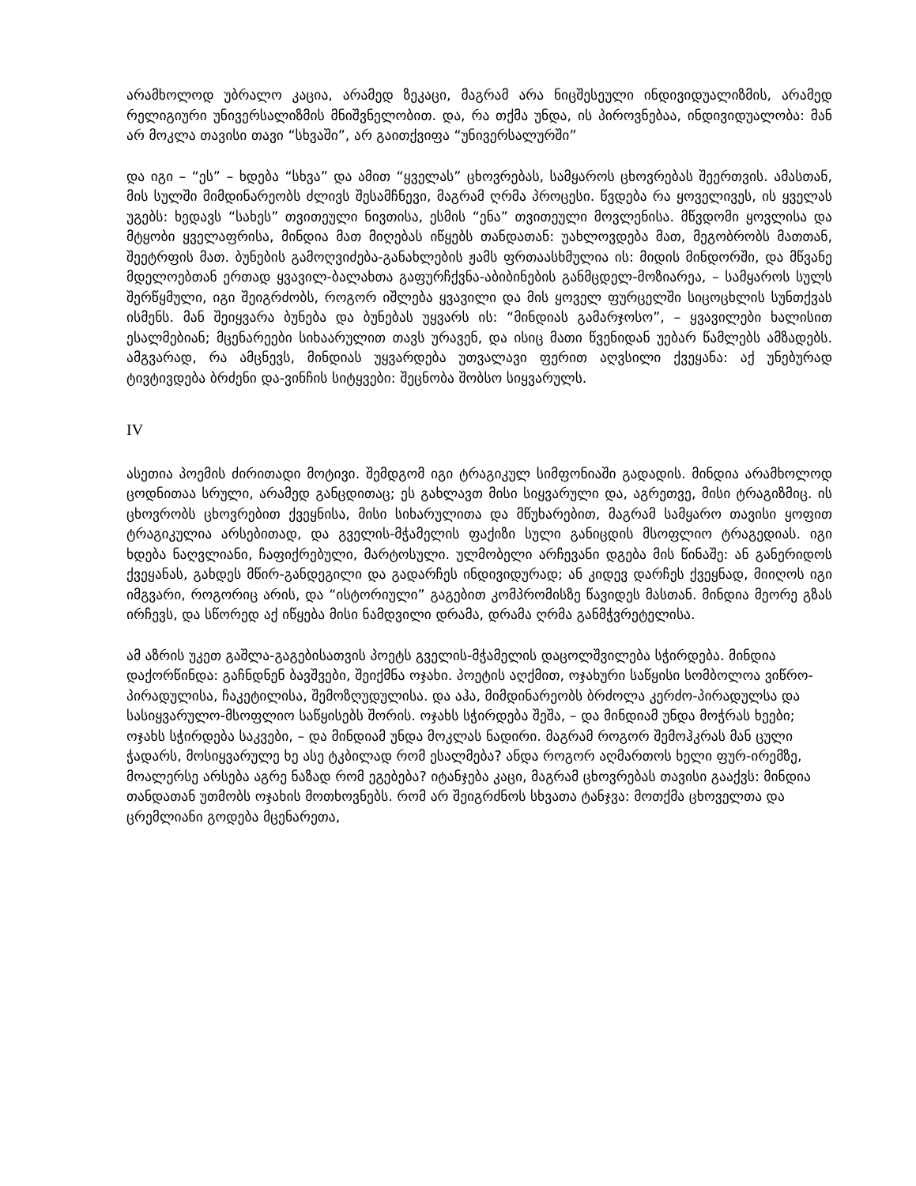არამხოლოდ უბრალო კაცია, არამედ ზეკაცი, მაგრამ არა ნიცშესეული ინდივიდუალიზმის, არამედ რელიგიური უნივერსალიზმის მნიშვნელობით. და, რა თქმა უნდა, ის პიროვნებაა, ინდივიდუალობა: მან არ მოკლა თავისი თავი “სხვაში”, არ გაითქვიფა “უნივერსალურში”
და იგი – “ეს” – ხდება “სხვა” და ამით “ყველას” ცხოვრებას, სამყაროს ცხოვრებას შეერთვის. ამასთან, მის სულში მიმდინარეობს ძლივს შესამჩნევი, მაგრამ ღრმა პროცესი. წვდება რა ყოველივეს, ის ყველას უგებს: ხედავს “სახეს” თვითეული ნივთისა, ესმის “ენა” თვითეული მოვლენისა. მწვდომი ყოვლისა და მტყობი ყველაფრისა, მინდია მათ მიღებას იწყებს თანდათან: უახლოვდება მათ, მეგობრობს მათთან, შეეტრფის მათ. ბუნების გამოღვიძება-განახლების ჟამს ფრთაასხმულია ის: მიდის მინდორში, და მწვანე მდელოებთან ერთად ყვავილ-ბალახთა გაფურჩქვნა-აბიბინების განმცდელ-მოზიარეა, – სამყაროს სულს შერწყმული, იგი შეიგრძობს, როგორ იშლება ყვავილი და მის ყოველ ფურცელში სიცოცხლის სუნთქვას ისმენს. მან შეიყვარა ბუნება და ბუნებას უყვარს ის: “მინდიას გამარჯოსო”, – ყვავილები ხალისით ესალმებიან; მცენარეები სიხაარულით თავს ურავენ, და ისიც მათი წვენიდან უებარ წამლებს ამზადებს. ამგვარად, რა ამცნევს, მინდიას უყვარდება უთვალავი ფერით აღვსილი ქვეყანა: აქ უნებურად ტივტივდება ბრძენი და-ვინჩის სიტყვები: შეცნობა შობსო სიყვარულს.
IV
ასეთია პოემის ძირითადი მოტივი. შემდგომ იგი ტრაგიკულ სიმფონიაში გადადის. მინდია არამხოლოდ ცოდნითაა სრული, არამედ განცდითაც; ეს გახლავთ მისი სიყვარული და, აგრეთვე, მისი ტრაგიზმიც. ის ცხოვრობს ცხოვრებით ქვეყნისა, მისი სიხარულითა და მწუხარებით, მაგრამ სამყარო თავისი ყოფით ტრაგიკულია არსებითად, და გველის-მჭამელის ფაქიზი სული განიცდის მსოფლიო ტრაგედიას. იგი ხდება ნაღვლიანი, ჩაფიქრებული, მარტოსული. ულმობელი არჩევანი დგება მის წინაშე: ან განერიდოს ქვეყანას, გახდეს მწირ-განდეგილი და გადარჩეს ინდივიდურად; ან კიდევ დარჩეს ქვეყნად, მიიღოს იგი იმგვარი, როგორიც არის, და “ისტორიული” გაგებით კომპრომისზე წავიდეს მასთან. მინდია მეორე გზას ირჩევს, და სწორედ აქ იწყება მისი ნამდვილი დრამა, დრამა ღრმა განმჭვრეტელისა.
ამ აზრის უკეთ გაშლა-გაგებისათვის პოეტს გველის-მჭამელის დაცოლშვილება სჭირდება. მინდია დაქორწინდა: გაჩნდნენ ბავშვები, შეიქმნა ოჯახი. პოეტის აღქმით, ოჯახური საწყისი სომბოლოა ვიწრო-პირადულისა, ჩაკეტილისა, შემოზღუდულისა. და აჰა, მიმდინარეობს ბრძოლა კერძო-პირადულსა და სასიყვარულო-მსოფლიო საწყისებს შორის. ოჯახს სჭირდება შეშა, – და მინდიამ უნდა მოჭრას ხეები; ოჯახს სჭირდება საკვები, – და მინდიამ უნდა მოკლას ნადირი. მაგრამ როგორ შემოჰკრას მან ცული ჭადარს, მოსიყვარულე ხე ასე ტკბილად რომ ესალმება? ანდა როგორ აღმართოს ხელი ფურ-ირემზე, მოალერსე არსება აგრე ნაზად რომ ეგებება? იტანჯება კაცი, მაგრამ ცხოვრებას თავისი გააქვს: მინდია თანდათან უთმობს ოჯახის მოთხოვნებს. რომ არ შეიგრძნოს სხვათა ტანჯვა: მოთქმა ცხოველთა და ცრემლიანი გოდება მცენარეთა,